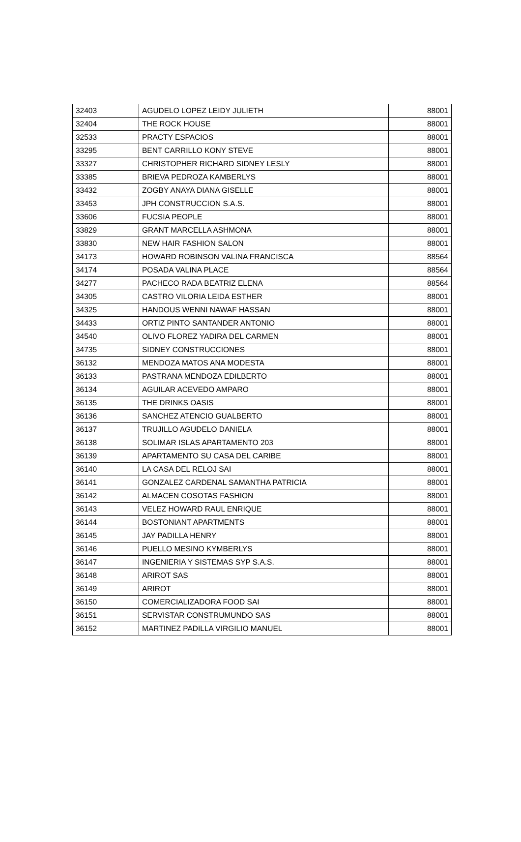| 32403 | AGUDELO LOPEZ LEIDY JULIETH | 88001 |
| 32404 | THE ROCK HOUSE | 88001 |
| 32533 | PRACTY ESPACIOS | 88001 |
| 33295 | BENT CARRILLO KONY STEVE | 88001 |
| 33327 | CHRISTOPHER RICHARD SIDNEY LESLY | 88001 |
| 33385 | BRIEVA PEDROZA KAMBERLYS | 88001 |
| 33432 | ZOGBY ANAYA DIANA GISELLE | 88001 |
| 33453 | JPH CONSTRUCCION S.A.S. | 88001 |
| 33606 | FUCSIA PEOPLE | 88001 |
| 33829 | GRANT MARCELLA ASHMONA | 88001 |
| 33830 | NEW HAIR FASHION SALON | 88001 |
| 34173 | HOWARD ROBINSON VALINA FRANCISCA | 88564 |
| 34174 | POSADA VALINA PLACE | 88564 |
| 34277 | PACHECO RADA BEATRIZ ELENA | 88564 |
| 34305 | CASTRO VILORIA LEIDA ESTHER | 88001 |
| 34325 | HANDOUS WENNI NAWAF HASSAN | 88001 |
| 34433 | ORTIZ PINTO SANTANDER ANTONIO | 88001 |
| 34540 | OLIVO FLOREZ YADIRA DEL CARMEN | 88001 |
| 34735 | SIDNEY CONSTRUCCIONES | 88001 |
| 36132 | MENDOZA MATOS ANA MODESTA | 88001 |
| 36133 | PASTRANA MENDOZA EDILBERTO | 88001 |
| 36134 | AGUILAR ACEVEDO AMPARO | 88001 |
| 36135 | THE DRINKS OASIS | 88001 |
| 36136 | SANCHEZ ATENCIO GUALBERTO | 88001 |
| 36137 | TRUJILLO AGUDELO DANIELA | 88001 |
| 36138 | SOLIMAR ISLAS APARTAMENTO 203 | 88001 |
| 36139 | APARTAMENTO SU CASA DEL CARIBE | 88001 |
| 36140 | LA CASA DEL RELOJ SAI | 88001 |
| 36141 | GONZALEZ CARDENAL SAMANTHA PATRICIA | 88001 |
| 36142 | ALMACEN COSOTAS FASHION | 88001 |
| 36143 | VELEZ HOWARD RAUL ENRIQUE | 88001 |
| 36144 | BOSTONIANT APARTMENTS | 88001 |
| 36145 | JAY PADILLA HENRY | 88001 |
| 36146 | PUELLO MESINO KYMBERLYS | 88001 |
| 36147 | INGENIERIA Y SISTEMAS SYP S.A.S. | 88001 |
| 36148 | ARIROT SAS | 88001 |
| 36149 | ARIROT | 88001 |
| 36150 | COMERCIALIZADORA FOOD SAI | 88001 |
| 36151 | SERVISTAR CONSTRUMUNDO SAS | 88001 |
| 36152 | MARTINEZ PADILLA VIRGILIO MANUEL | 88001 |